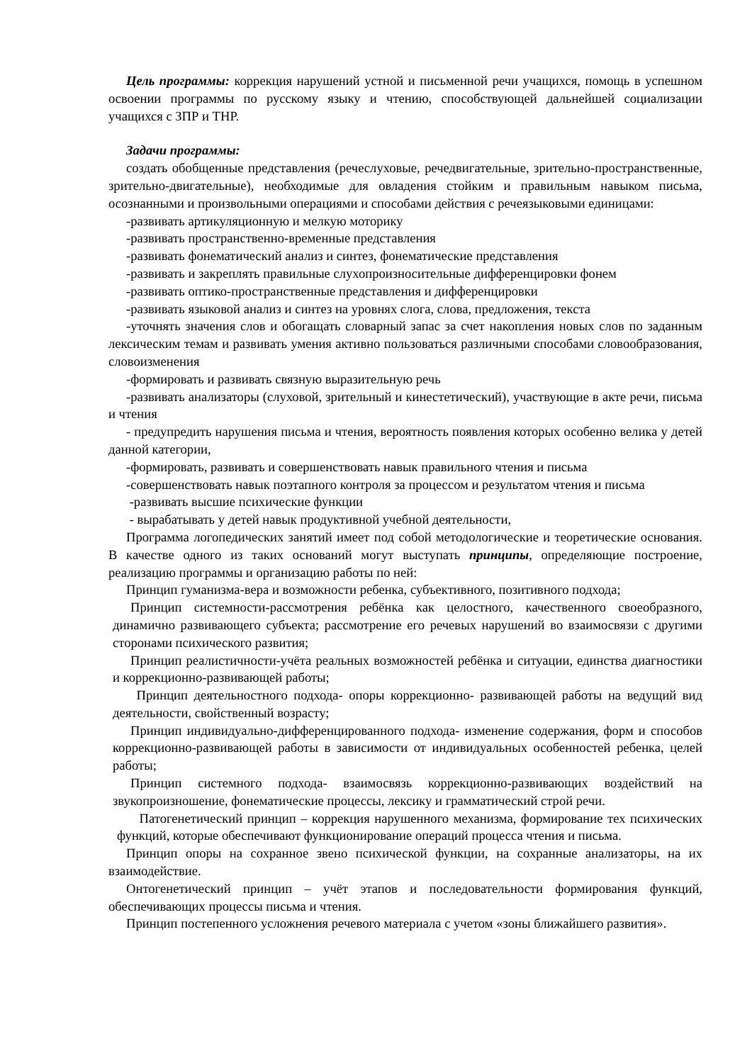Цель программы: коррекция нарушений устной и письменной речи учащихся, помощь в успешном освоении программы по русскому языку и чтению, способствующей дальнейшей социализации учащихся с ЗПР и ТНР.
Задачи программы:
создать обобщенные представления (речеслуховые, речедвигательные, зрительно-пространственные, зрительно-двигательные), необходимые для овладения стойким и правильным навыком письма, осознанными и произвольными операциями и способами действия с речеязыковыми единицами:
-развивать артикуляционную и мелкую моторику
-развивать пространственно-временные представления
-развивать фонематический анализ и синтез, фонематические представления
-развивать и закреплять правильные слухопроизносительные дифференцировки фонем
-развивать оптико-пространственные представления и дифференцировки
-развивать языковой анализ и синтез на уровнях слога, слова, предложения, текста
-уточнять значения слов и обогащать словарный запас за счет накопления новых слов по заданным лексическим темам и развивать умения активно пользоваться различными способами словообразования, словоизменения
-формировать и развивать связную выразительную речь
-развивать анализаторы (слуховой, зрительный и кинестетический), участвующие в акте речи, письма и чтения
- предупредить нарушения письма и чтения, вероятность появления которых особенно велика у детей данной категории,
-формировать, развивать и совершенствовать навык правильного чтения и письма
-совершенствовать навык поэтапного контроля за процессом и результатом чтения и письма
-развивать высшие психические функции
- вырабатывать у детей навык продуктивной учебной деятельности,
Программа логопедических занятий имеет под собой методологические и теоретические основания. В качестве одного из таких оснований могут выступать принципы, определяющие построение, реализацию программы и организацию работы по ней:
Принцип гуманизма-вера и возможности ребенка, субъективного, позитивного подхода;
Принцип системности-рассмотрения ребёнка как целостного, качественного своеобразного, динамично развивающего субъекта; рассмотрение его речевых нарушений во взаимосвязи с другими сторонами психического развития;
Принцип реалистичности-учёта реальных возможностей ребёнка и ситуации, единства диагностики и коррекционно-развивающей работы;
Принцип деятельностного подхода- опоры коррекционно- развивающей работы на ведущий вид деятельности, свойственный возрасту;
Принцип индивидуально-дифференцированного подхода- изменение содержания, форм и способов коррекционно-развивающей работы в зависимости от индивидуальных особенностей ребенка, целей работы;
Принцип системного подхода- взаимосвязь коррекционно-развивающих воздействий на звукопроизношение, фонематические процессы, лексику и грамматический строй речи.
Патогенетический принцип – коррекция нарушенного механизма, формирование тех психических функций, которые обеспечивают функционирование операций процесса чтения и письма.
Принцип опоры на сохранное звено психической функции, на сохранные анализаторы, на их взаимодействие.
Онтогенетический принцип – учёт этапов и последовательности формирования функций, обеспечивающих процессы письма и чтения.
Принцип постепенного усложнения речевого материала с учетом «зоны ближайшего развития».